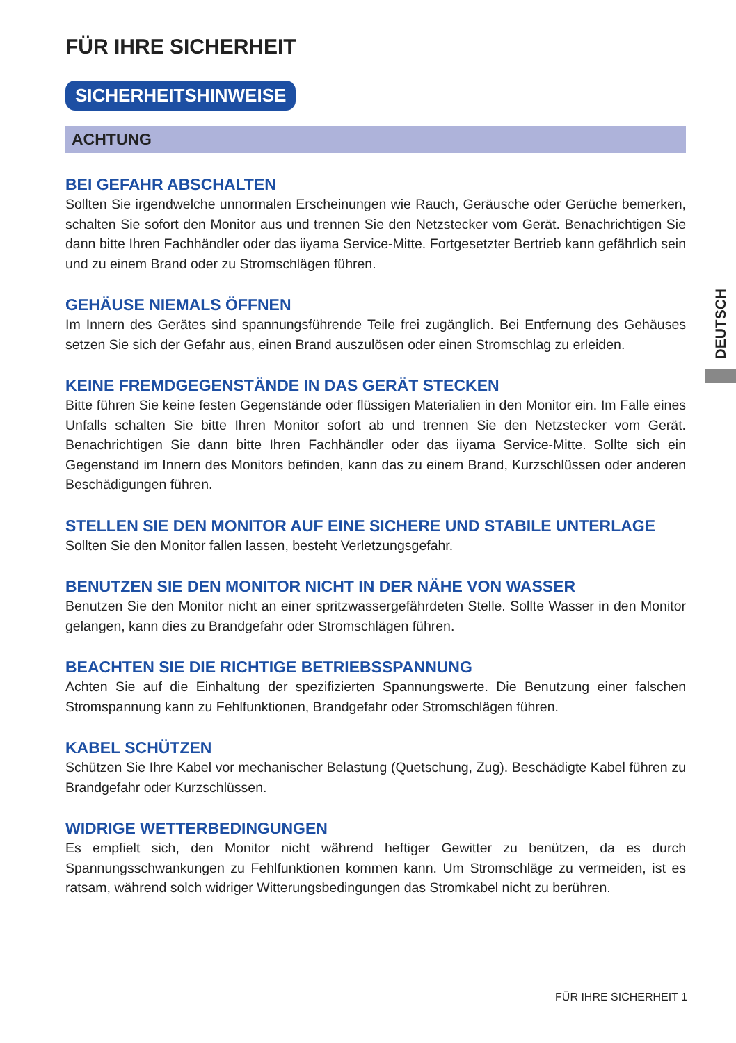FÜR IHRE SICHERHEIT
SICHERHEITSHINWEISE
ACHTUNG
BEI GEFAHR ABSCHALTEN
Sollten Sie irgendwelche unnormalen Erscheinungen wie Rauch, Geräusche oder Gerüche bemerken, schalten Sie sofort den Monitor aus und trennen Sie den Netzstecker vom Gerät. Benachrichtigen Sie dann bitte Ihren Fachhändler oder das iiyama Service-Mitte. Fortgesetzter Bertrieb kann gefährlich sein und zu einem Brand oder zu Stromschlägen führen.
GEHÄUSE NIEMALS ÖFFNEN
Im Innern des Gerätes sind spannungsführende Teile frei zugänglich. Bei Entfernung des Gehäuses setzen Sie sich der Gefahr aus, einen Brand auszulösen oder einen Stromschlag zu erleiden.
KEINE FREMDGEGENSTÄNDE IN DAS GERÄT STECKEN
Bitte führen Sie keine festen Gegenstände oder flüssigen Materialien in den Monitor ein. Im Falle eines Unfalls schalten Sie bitte Ihren Monitor sofort ab und trennen Sie den Netzstecker vom Gerät. Benachrichtigen Sie dann bitte Ihren Fachhändler oder das iiyama Service-Mitte. Sollte sich ein Gegenstand im Innern des Monitors befinden, kann das zu einem Brand, Kurzschlüssen oder anderen Beschädigungen führen.
STELLEN SIE DEN MONITOR AUF EINE SICHERE UND STABILE UNTERLAGE
Sollten Sie den Monitor fallen lassen, besteht Verletzungsgefahr.
BENUTZEN SIE DEN MONITOR NICHT IN DER NÄHE VON WASSER
Benutzen Sie den Monitor nicht an einer spritzwassergefährdeten Stelle. Sollte Wasser in den Monitor gelangen, kann dies zu Brandgefahr oder Stromschlägen führen.
BEACHTEN SIE DIE RICHTIGE BETRIEBSSPANNUNG
Achten Sie auf die Einhaltung der spezifizierten Spannungswerte. Die Benutzung einer falschen Stromspannung kann zu Fehlfunktionen, Brandgefahr oder Stromschlägen führen.
KABEL SCHÜTZEN
Schützen Sie Ihre Kabel vor mechanischer Belastung (Quetschung, Zug). Beschädigte Kabel führen zu Brandgefahr oder Kurzschlüssen.
WIDRIGE WETTERBEDINGUNGEN
Es empfielt sich, den Monitor nicht während heftiger Gewitter zu benützen, da es durch Spannungsschwankungen zu Fehlfunktionen kommen kann. Um Stromschläge zu vermeiden, ist es ratsam, während solch widriger Witterungsbedingungen das Stromkabel nicht zu berühren.
DEUTSCH
FÜR IHRE SICHERHEIT 1